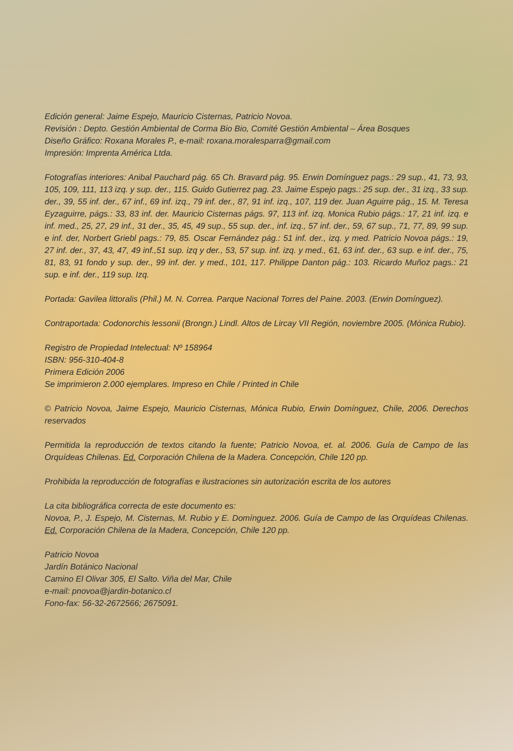Edición general: Jaime Espejo, Mauricio Cisternas, Patricio Novoa.
Revisión : Depto. Gestión Ambiental de Corma Bio Bio, Comité Gestión Ambiental – Área Bosques
Diseño Gráfico: Roxana Morales P., e-mail: roxana.moralesparra@gmail.com
Impresión: Imprenta América Ltda.
Fotografías interiores: Anibal Pauchard pág. 65 Ch. Bravard pág. 95. Erwin Domínguez pags.: 29 sup., 41, 73, 93, 105, 109, 111, 113 izq. y sup. der., 115. Guido Gutierrez pag. 23. Jaime Espejo pags.: 25 sup. der., 31 izq., 33 sup. der., 39, 55 inf. der., 67 inf., 69 inf. izq., 79 inf. der., 87, 91 inf. izq., 107, 119 der. Juan Aguirre pág., 15. M. Teresa Eyzaguirre, págs.: 33, 83 inf. der. Mauricio Cisternas págs. 97, 113 inf. izq. Monica Rubio págs.: 17, 21 inf. izq. e inf. med., 25, 27, 29 inf., 31 der., 35, 45, 49 sup., 55 sup. der., inf. izq., 57 inf. der., 59, 67 sup., 71, 77, 89, 99 sup. e inf. der, Norbert Griebl pags.: 79, 85. Oscar Fernández pág.: 51 inf. der., izq. y med. Patricio Novoa págs.: 19, 27 inf. der., 37, 43, 47, 49 inf.,51 sup. izq y der., 53, 57 sup. inf. izq. y med., 61, 63 inf. der., 63 sup. e inf. der., 75, 81, 83, 91 fondo y sup. der., 99 inf. der. y med., 101, 117. Philippe Danton pág.: 103. Ricardo Muñoz pags.: 21 sup. e inf. der., 119 sup. Izq.
Portada: Gavilea littoralis (Phil.) M. N. Correa. Parque Nacional Torres del Paine. 2003. (Erwin Domínguez).
Contraportada: Codonorchis lessonii (Brongn.) Lindl. Altos de Lircay VII Región, noviembre 2005. (Mónica Rubio).
Registro de Propiedad Intelectual: Nº 158964
ISBN: 956-310-404-8
Primera Edición 2006
Se imprimieron 2.000 ejemplares. Impreso en Chile / Printed in Chile
© Patricio Novoa, Jaime Espejo, Mauricio Cisternas, Mónica Rubio, Erwin Domínguez, Chile, 2006. Derechos reservados
Permitida la reproducción de textos citando la fuente; Patricio Novoa, et. al. 2006. Guía de Campo de las Orquídeas Chilenas. Ed. Corporación Chilena de la Madera. Concepción, Chile 120 pp.
Prohibida la reproducción de fotografías e ilustraciones sin autorización escrita de los autores
La cita bibliográfica correcta de este documento es:
Novoa, P., J. Espejo, M. Cisternas, M. Rubio y E. Domínguez. 2006. Guía de Campo de las Orquídeas Chilenas. Ed. Corporación Chilena de la Madera, Concepción, Chile 120 pp.
Patricio Novoa
Jardín Botánico Nacional
Camino El Olivar 305, El Salto. Viña del Mar, Chile
e-mail: pnovoa@jardin-botanico.cl
Fono-fax: 56-32-2672566; 2675091.